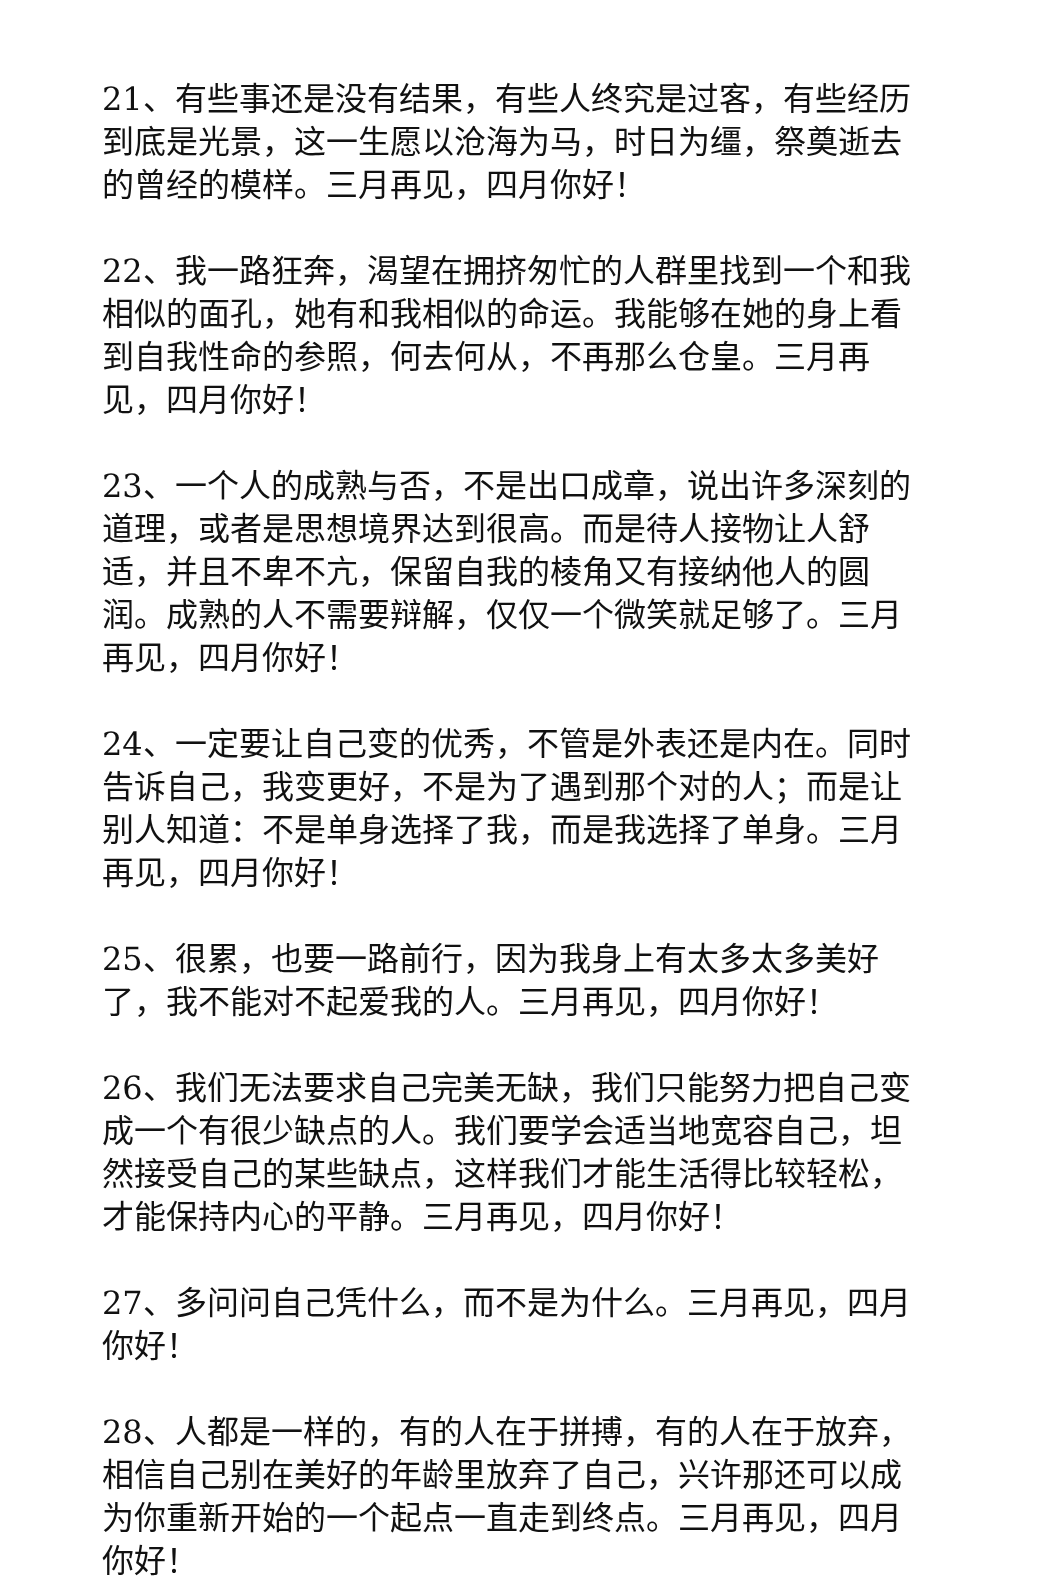21、有些事还是没有结果，有些人终究是过客，有些经历到底是光景，这一生愿以沧海为马，时日为缰，祭奠逝去的曾经的模样。三月再见，四月你好！
22、我一路狂奔，渴望在拥挤匆忙的人群里找到一个和我相似的面孔，她有和我相似的命运。我能够在她的身上看到自我性命的参照，何去何从，不再那么仓皇。三月再见，四月你好！
23、一个人的成熟与否，不是出口成章，说出许多深刻的道理，或者是思想境界达到很高。而是待人接物让人舒适，并且不卑不亢，保留自我的棱角又有接纳他人的圆润。成熟的人不需要辩解，仅仅一个微笑就足够了。三月再见，四月你好！
24、一定要让自己变的优秀，不管是外表还是内在。同时告诉自己，我变更好，不是为了遇到那个对的人；而是让别人知道：不是单身选择了我，而是我选择了单身。三月再见，四月你好！
25、很累，也要一路前行，因为我身上有太多太多美好了，我不能对不起爱我的人。三月再见，四月你好！
26、我们无法要求自己完美无缺，我们只能努力把自己变成一个有很少缺点的人。我们要学会适当地宽容自己，坦然接受自己的某些缺点，这样我们才能生活得比较轻松，才能保持内心的平静。三月再见，四月你好！
27、多问问自己凭什么，而不是为什么。三月再见，四月你好！
28、人都是一样的，有的人在于拼搏，有的人在于放弃，相信自己别在美好的年龄里放弃了自己，兴许那还可以成为你重新开始的一个起点一直走到终点。三月再见，四月你好！